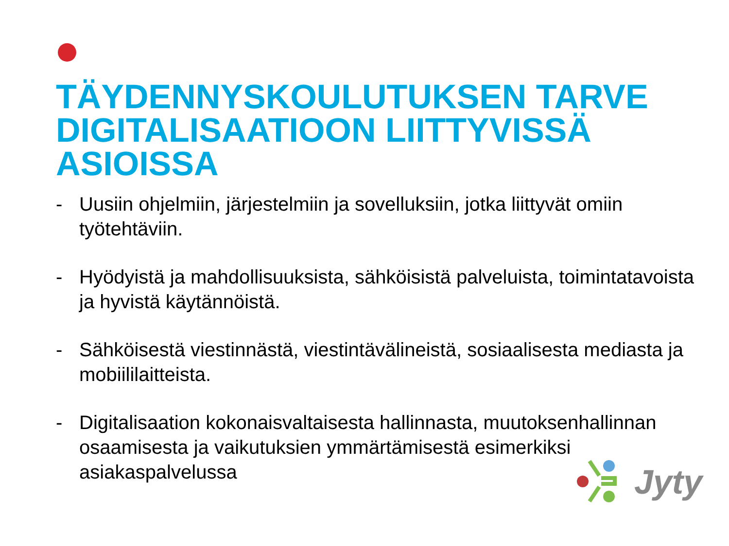TÄYDENNYSKOULUTUKSEN TARVE DIGITALISAATIOON LIITTYVISSÄ ASIOISSA
- Uusiin ohjelmiin, järjestelmiin ja sovelluksiin, jotka liittyvät omiin työtehtäviin.
- Hyödyistä ja mahdollisuuksista, sähköisistä palveluista, toimintatavoista ja hyvistä käytännöistä.
- Sähköisestä viestinnästä, viestintävälineistä, sosiaalisesta mediasta ja mobiililaitteista.
- Digitalisaation kokonaisvaltaisesta hallinnasta, muutoksenhallinnan osaamisesta ja vaikutuksien ymmärtämisestä esimerkiksi asiakaspalvelussa
Jyty